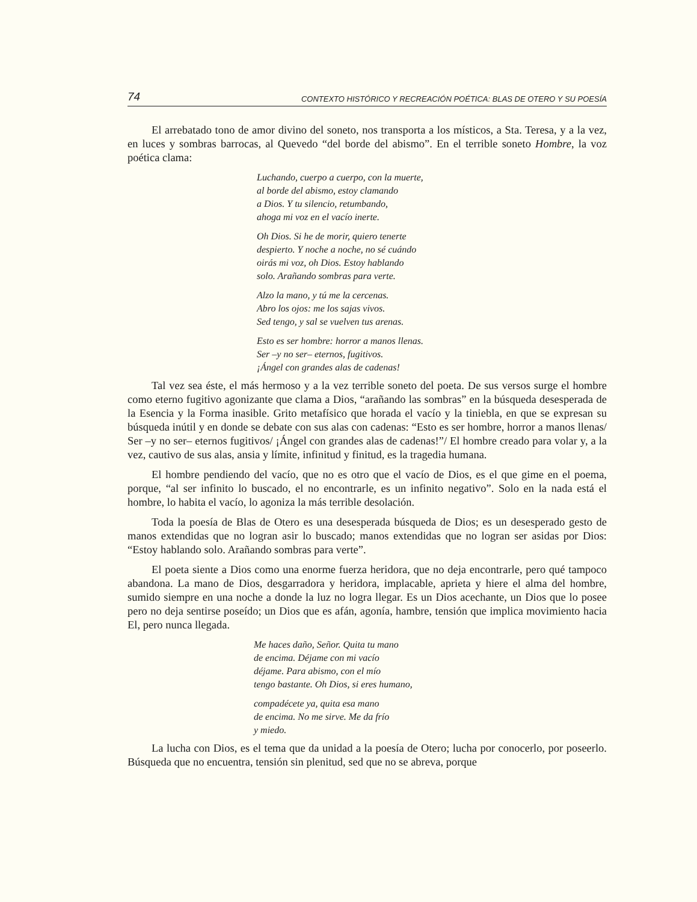74 CONTEXTO HISTÓRICO Y RECREACIÓN POÉTICA: BLAS DE OTERO Y SU POESÍA
El arrebatado tono de amor divino del soneto, nos transporta a los místicos, a Sta. Teresa, y a la vez, en luces y sombras barrocas, al Quevedo “del borde del abismo”. En el terrible soneto Hombre, la voz poética clama:
Luchando, cuerpo a cuerpo, con la muerte,
al borde del abismo, estoy clamando
a Dios. Y tu silencio, retumbando,
ahoga mi voz en el vacío inerte.
Oh Dios. Si he de morir, quiero tenerte
despierto. Y noche a noche, no sé cuándo
oirás mi voz, oh Dios. Estoy hablando
solo. Arañando sombras para verte.
Alzo la mano, y tú me la cercenas.
Abro los ojos: me los sajas vivos.
Sed tengo, y sal se vuelven tus arenas.
Esto es ser hombre: horror a manos llenas.
Ser –y no ser– eternos, fugitivos.
¡Ángel con grandes alas de cadenas!
Tal vez sea éste, el más hermoso y a la vez terrible soneto del poeta. De sus versos surge el hombre como eterno fugitivo agonizante que clama a Dios, “arañando las sombras” en la búsqueda desesperada de la Esencia y la Forma inasible. Grito metafísico que horada el vacío y la tiniebla, en que se expresan su búsqueda inútil y en donde se debate con sus alas con cadenas: “Esto es ser hombre, horror a manos llenas/ Ser –y no ser– eternos fugitivos/ ¡Ángel con grandes alas de cadenas!”/ El hombre creado para volar y, a la vez, cautivo de sus alas, ansia y límite, infinitud y finitud, es la tragedia humana.
El hombre pendiendo del vacío, que no es otro que el vacío de Dios, es el que gime en el poema, porque, “al ser infinito lo buscado, el no encontrarle, es un infinito negativo”. Solo en la nada está el hombre, lo habita el vacío, lo agoniza la más terrible desolación.
Toda la poesía de Blas de Otero es una desesperada búsqueda de Dios; es un desesperado gesto de manos extendidas que no logran asir lo buscado; manos extendidas que no logran ser asidas por Dios: “Estoy hablando solo. Arañando sombras para verte”.
El poeta siente a Dios como una enorme fuerza heridora, que no deja encontrarle, pero qué tampoco abandona. La mano de Dios, desgarradora y heridora, implacable, aprieta y hiere el alma del hombre, sumido siempre en una noche a donde la luz no logra llegar. Es un Dios acechante, un Dios que lo posee pero no deja sentirse poseído; un Dios que es afán, agonía, hambre, tensión que implica movimiento hacia El, pero nunca llegada.
Me haces daño, Señor. Quita tu mano
de encima. Déjame con mi vacío
déjame. Para abismo, con el mío
tengo bastante. Oh Dios, si eres humano,
compadécete ya, quita esa mano
de encima. No me sirve. Me da frío
y miedo.
La lucha con Dios, es el tema que da unidad a la poesía de Otero; lucha por conocerlo, por poseerlo. Búsqueda que no encuentra, tensión sin plenitud, sed que no se abreva, porque